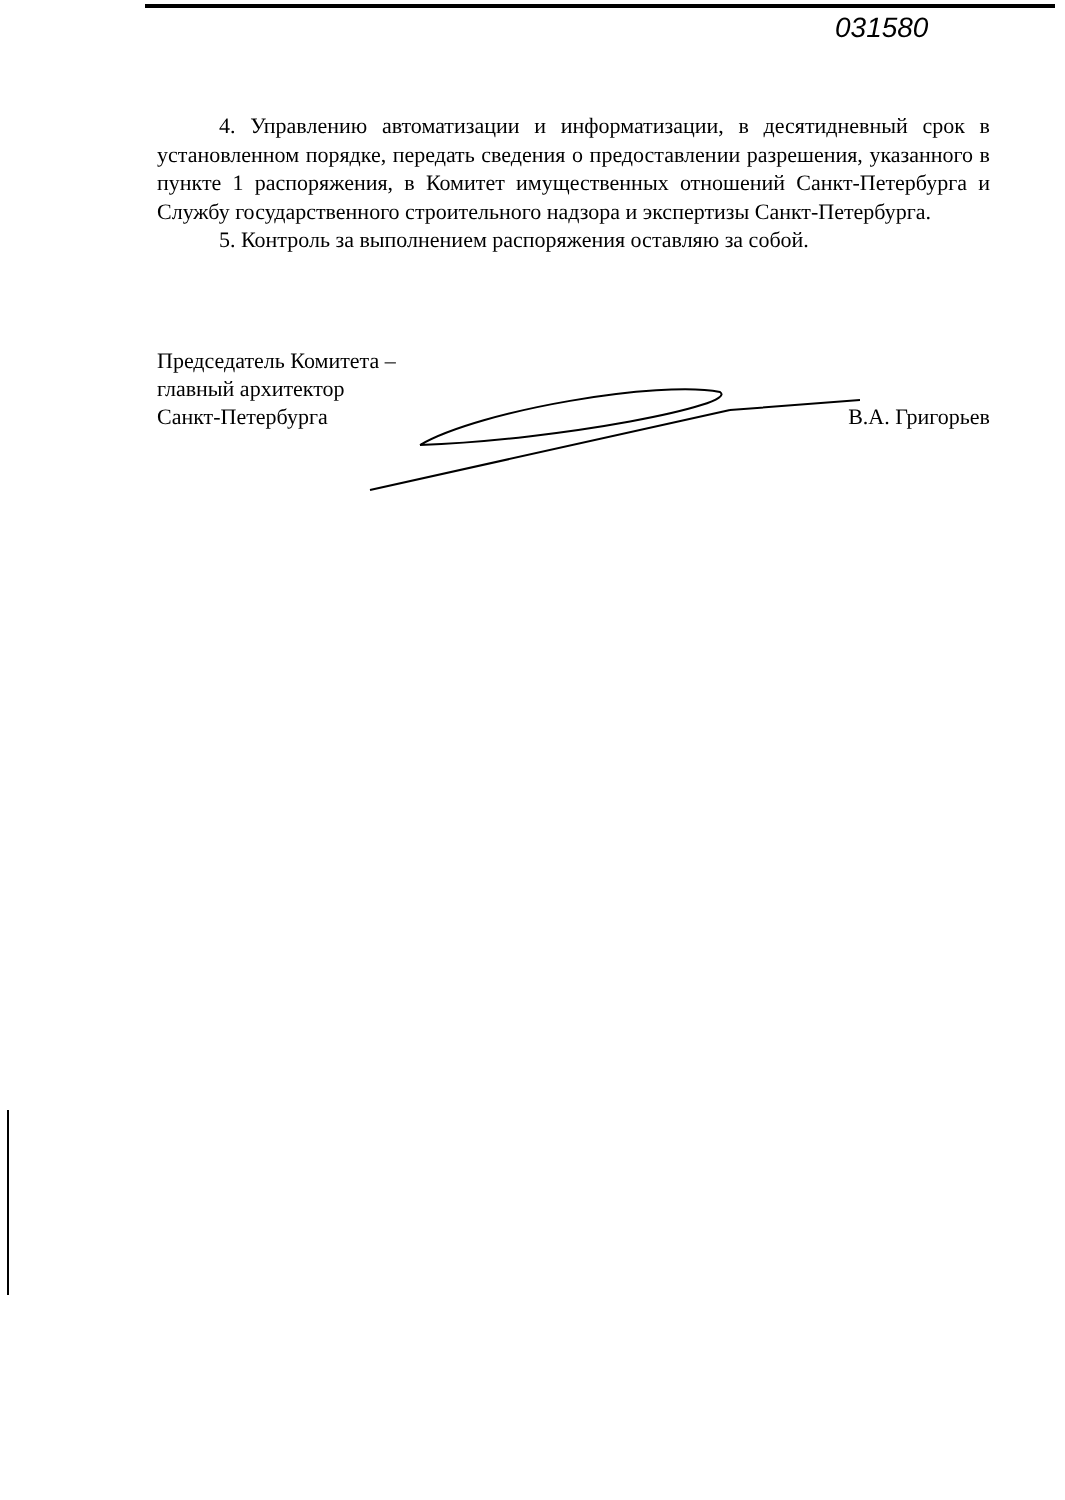031580
4. Управлению автоматизации и информатизации, в десятидневный срок в установленном порядке, передать сведения о предоставлении разрешения, указанного в пункте 1 распоряжения, в Комитет имущественных отношений Санкт-Петербурга и Службу государственного строительного надзора и экспертизы Санкт-Петербурга.
5. Контроль за выполнением распоряжения оставляю за собой.
Председатель Комитета –
главный архитектор
Санкт-Петербурга
В.А. Григорьев